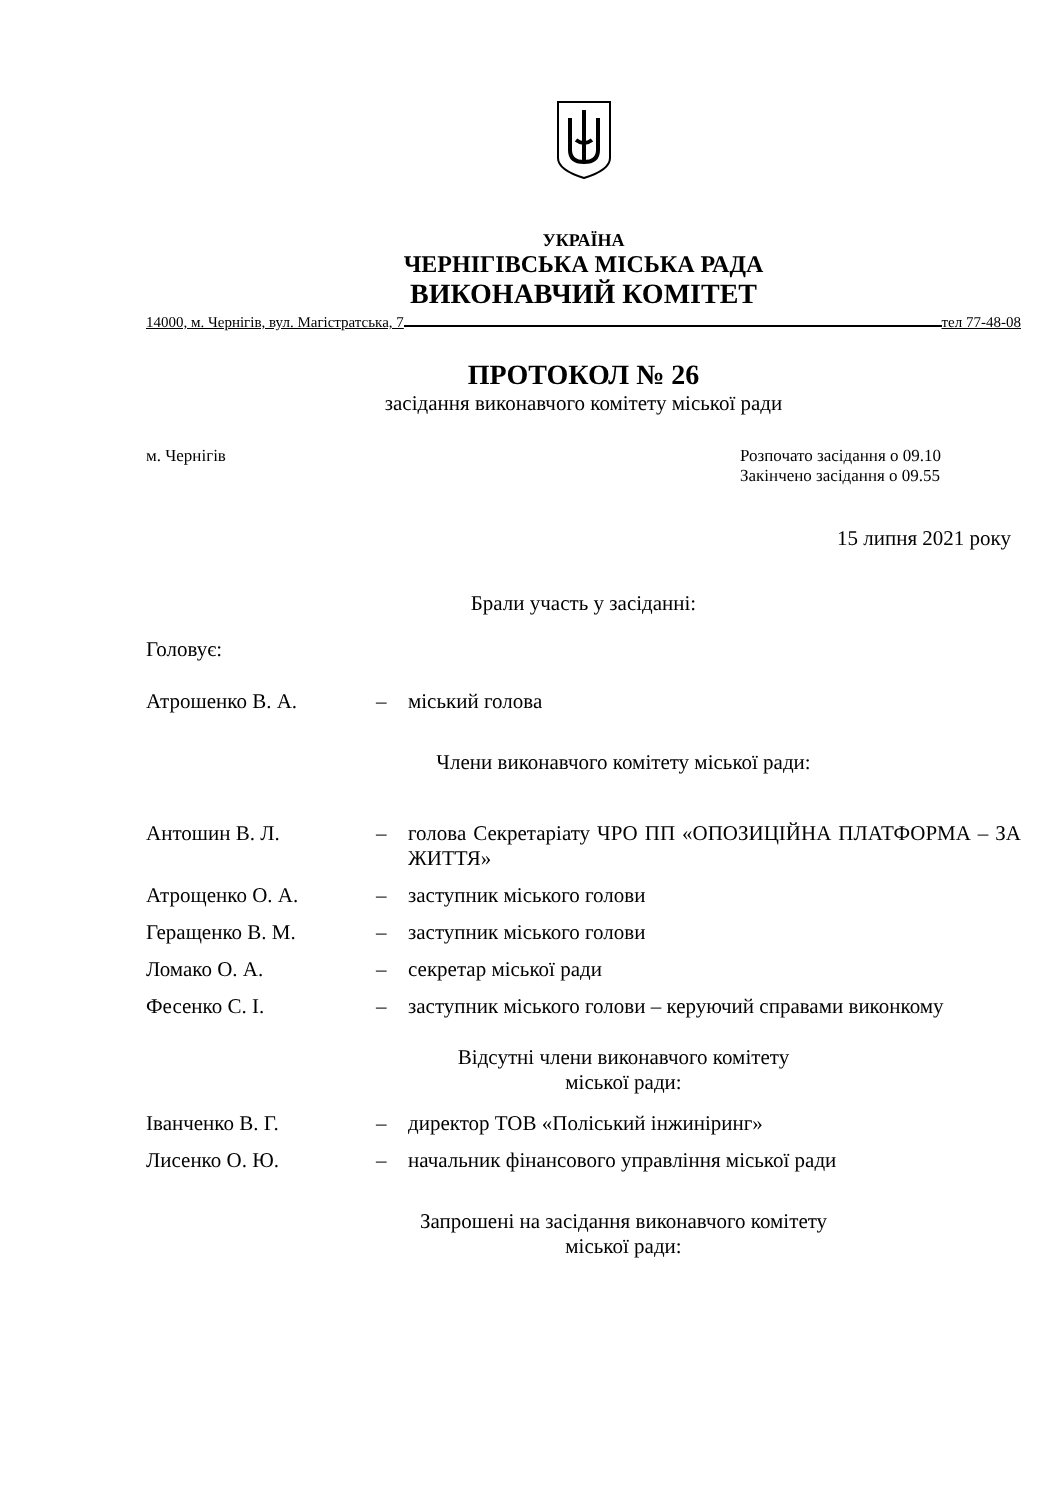УКРАЇНА
ЧЕРНІГІВСЬКА МІСЬКА РАДА
ВИКОНАВЧИЙ КОМІТЕТ
14000, м. Чернігів, вул. Магістратська, 7 тел 77-48-08
ПРОТОКОЛ № 26
засідання виконавчого комітету міської ради
м. Чернігів Розпочато засідання о 09.10
Закінчено засідання о 09.55
15 липня 2021 року
Брали участь у засіданні:
Головує:
| Атрошенко В. А. | – | міський голова |
Члени виконавчого комітету міської ради:
| Антошин В. Л. | – | голова Секретаріату ЧРО ПП «ОПОЗИЦІЙНА ПЛАТФОРМА – ЗА ЖИТТЯ» |
| Атрощенко О. А. | – | заступник міського голови |
| Геращенко В. М. | – | заступник міського голови |
| Ломако О. А. | – | секретар міської ради |
| Фесенко С. І. | – | заступник міського голови – керуючий справами виконкому |
Відсутні члени виконавчого комітету
міської ради:
| Іванченко В. Г. | – | директор ТОВ «Поліський інжиніринг» |
| Лисенко О. Ю. | – | начальник фінансового управління міської ради |
Запрошені на засідання виконавчого комітету
міської ради: